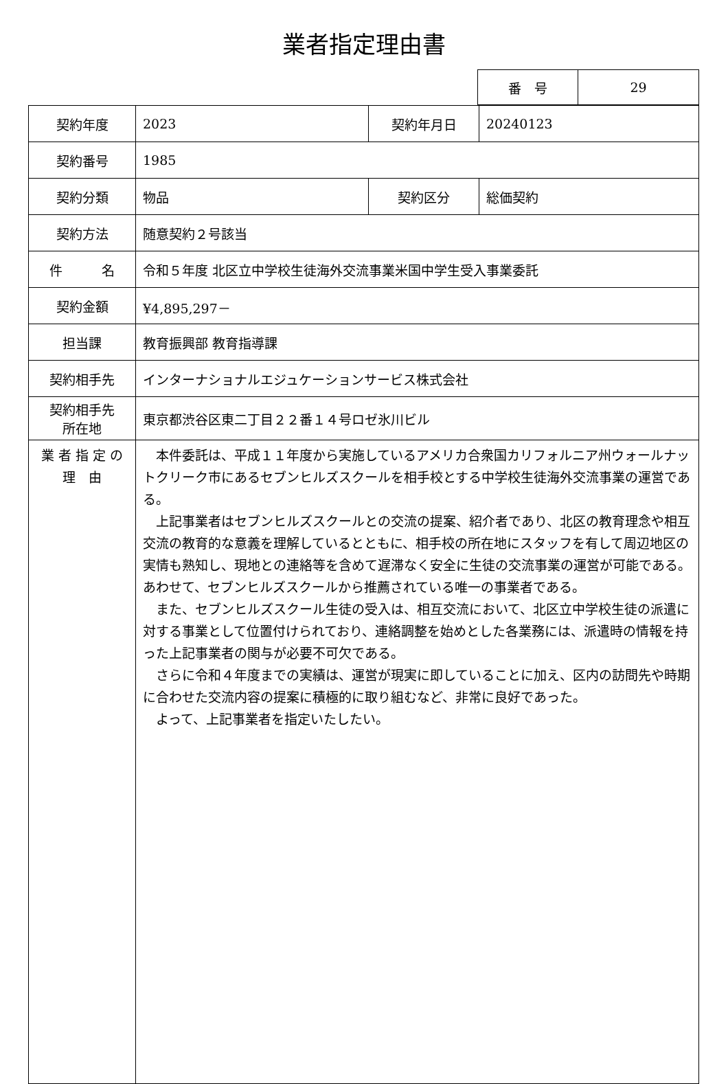業者指定理由書
| 番 号 | 29 |
| 契約年度 | 2023 | 契約年月日 | 20240123 |
| 契約番号 | 1985 | | |
| 契約分類 | 物品 | 契約区分 | 総価契約 |
| 契約方法 | 随意契約２号該当 | | |
| 件 名 | 令和５年度 北区立中学校生徒海外交流事業米国中学生受入事業委託 | | |
| 契約金額 | ¥4,895,297－ | | |
| 担当課 | 教育振興部 教育指導課 | | |
| 契約相手先 | インターナショナルエジュケーションサービス株式会社 | | |
| 契約相手先 所在地 | 東京都渋谷区東二丁目２２番１４号ロゼ氷川ビル | | |
| 業 者 指 定 の 理 由 | 本件委託は、平成１１年度から実施しているアメリカ合衆国カリフォルニア州ウォールナットクリーク市にあるセブンヒルズスクールを相手校とする中学校生徒海外交流事業の運営である。 上記事業者はセブンヒルズスクールとの交流の提案、紹介者であり、北区の教育理念や相互交流の教育的な意義を理解しているとともに、相手校の所在地にスタッフを有して周辺地区の実情も熟知し、現地との連絡等を含めて遅滞なく安全に生徒の交流事業の運営が可能である。あわせて、セブンヒルズスクールから推薦されている唯一の事業者である。 また、セブンヒルズスクール生徒の受入は、相互交流において、北区立中学校生徒の派遣に対する事業として位置付けられており、連絡調整を始めとした各業務には、派遣時の情報を持った上記事業者の関与が必要不可欠である。 さらに令和４年度までの実績は、運営が現実に即していることに加え、区内の訪問先や時期に合わせた交流内容の提案に積極的に取り組むなど、非常に良好であった。 よって、上記事業者を指定いたしたい。 | | |